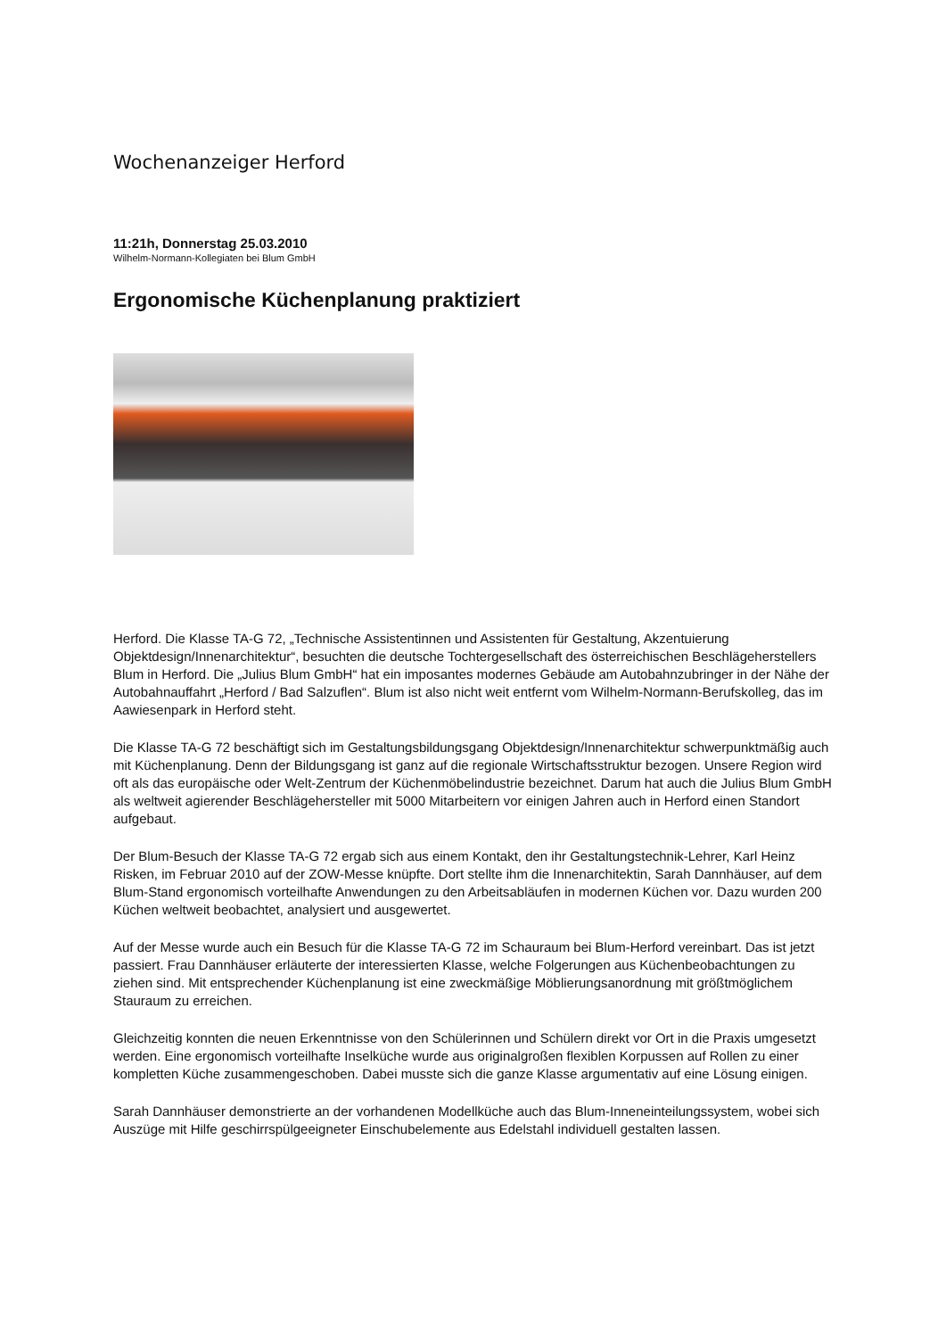Wochenanzeiger Herford
11:21h, Donnerstag 25.03.2010
Wilhelm-Normann-Kollegiaten bei Blum GmbH
Ergonomische Küchenplanung praktiziert
Herford. Die Klasse TA-G 72, „Technische Assistentinnen und Assistenten für Gestaltung, Akzentuierung Objektdesign/Innenarchitektur“, besuchten die deutsche Tochtergesellschaft des österreichischen Beschlägeherstellers Blum in Herford. Die „Julius Blum GmbH“ hat ein imposantes modernes Gebäude am Autobahnzubringer in der Nähe der Autobahnauffahrt „Herford / Bad Salzuflen“. Blum ist also nicht weit entfernt vom Wilhelm-Normann-Berufskolleg, das im Aawiesenpark in Herford steht.
Die Klasse TA-G 72 beschäftigt sich im Gestaltungsbildungsgang Objektdesign/Innenarchitektur schwerpunktmäßig auch mit Küchenplanung. Denn der Bildungsgang ist ganz auf die regionale Wirtschaftsstruktur bezogen. Unsere Region wird oft als das europäische oder Welt-Zentrum der Küchenmöbelindustrie bezeichnet. Darum hat auch die Julius Blum GmbH als weltweit agierender Beschlägehersteller mit 5000 Mitarbeitern vor einigen Jahren auch in Herford einen Standort aufgebaut.
Der Blum-Besuch der Klasse TA-G 72 ergab sich aus einem Kontakt, den ihr Gestaltungstechnik-Lehrer, Karl Heinz Risken, im Februar 2010 auf der ZOW-Messe knüpfte. Dort stellte ihm die Innenarchitektin, Sarah Dannhäuser, auf dem Blum-Stand ergonomisch vorteilhafte Anwendungen zu den Arbeitsabläufen in modernen Küchen vor. Dazu wurden 200 Küchen weltweit beobachtet, analysiert und ausgewertet.
Auf der Messe wurde auch ein Besuch für die Klasse TA-G 72 im Schauraum bei Blum-Herford vereinbart. Das ist jetzt passiert. Frau Dannhäuser erläuterte der interessierten Klasse, welche Folgerungen aus Küchenbeobachtungen zu ziehen sind. Mit entsprechender Küchenplanung ist eine zweckmäßige Möblierungsanordnung mit größtmöglichem Stauraum zu erreichen.
Gleichzeitig konnten die neuen Erkenntnisse von den Schülerinnen und Schülern direkt vor Ort in die Praxis umgesetzt werden. Eine ergonomisch vorteilhafte Inselküche wurde aus originalgroßen flexiblen Korpussen auf Rollen zu einer kompletten Küche zusammengeschoben. Dabei musste sich die ganze Klasse argumentativ auf eine Lösung einigen.
Sarah Dannhäuser demonstrierte an der vorhandenen Modellküche auch das Blum-Inneneinteilungssystem, wobei sich Auszüge mit Hilfe geschirrspülgeeigneter Einschubelemente aus Edelstahl individuell gestalten lassen.